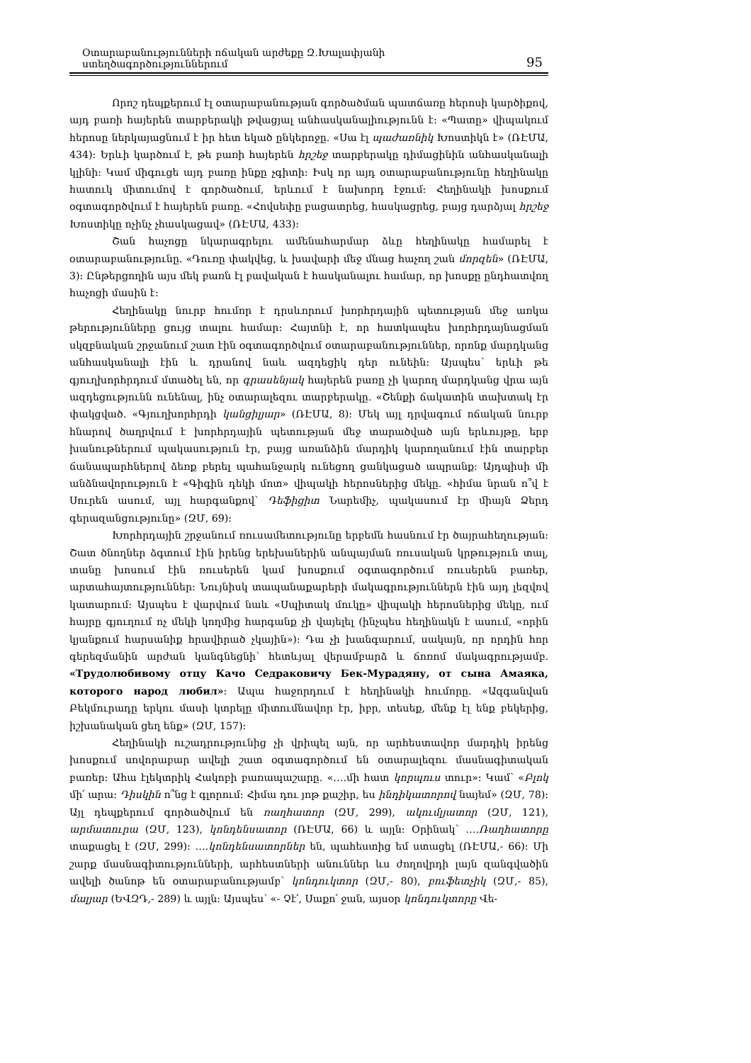Օտարաբանությունների ոճական արժեքը Զ.Խալափյանի ստեղծագործություններում 95
Որոշ դեպքերում էլ օտարաբանության գործածման պատճառը հերոսի կարծիքով, այդ բառի հայերեն տարբերակի թվացյալ անհասկանալիությունն է: «Պատը» վիպակում հերոսը ներկայացնում է իր հետ եկած ընկերոջը. «Սա էլ պաժառնիկ Խոստիկն է» (ՌԷՄԱ, 434): Երևի կարծում է, թե բառի հայերեն հրշեջ տարբերակը դիմացինին անհասկանալի կլինի: Կամ միգուցե այդ բառը ինքը չգիտի: Իսկ որ այդ օտարաբանությունը հեղինակը հատուկ միտումով է գործածում, երևում է նախորդ էջում: Հեղինակի խոսքում օգտագործվում է հայերեն բառը. «Հովսեփը բացատրեց, հասկացրեց, բայց դարձյալ հրշեջ Խոստիկը ոչինչ չհասկացավ» (ՌԷՄԱ, 433):
Շան հաչոցը նկարագրելու ամենահարմար ձևը հեղինակը համարել է օտարաբանությունը. «Դուռը փակվեց, և խավարի մեջ մնաց հաչող շան մորզեն» (ՌԷՄԱ, 3): Ընթերցողին այս մեկ բառն էլ բավական է հասկանալու համար, որ խոսքը ընդհատվող հաչոցի մասին է:
Հեղինակը նուրբ հումոր է դրսևորում խորհրդային պետության մեջ առկա թերությունները ցույց տալու համար: Հայտնի է, որ հատկապես խորհրդայնացման սկզբնական շրջանում շատ էին օգտագործվում օտարաբանություններ, որոնք մարդկանց անհասկանալի էին և դրանով նաև ազդեցիկ դեր ունեին: Այսպես՝ երևի թե գյուղխորհրդում մտածել են, որ գրասենյակ հայերեն բառը չի կարող մարդկանց վրա այն ազդեցությունն ունենալ, ինչ օտարալեզու տարբերակը. «Շենքի ճակատին տախտակ էր փակցված. «Գյուղխորհրդի կանցիլյար» (ՌԷՄԱ, 8): Մեկ այլ դրվագում ոճական նուրբ հնարով ծաղրվում է խորհրդային պետության մեջ տարածված այն երևույթը, երբ խանութներում պակասություն էր, բայց առանձին մարդիկ կարողանում էին տարբեր ճանապարհներով ձեռք բերել պահանջարկ ունեցող ցանկացած ապրանք: Այդպիսի մի անձնավորություն է «Գիգին դեկի մոտ» վիպակի հերոսներից մեկը. «հիմա նրան ո՞վ է Սուրեն ասում, այլ հարգանքով՝ Դեֆիցիտ Նարեմիչ, պակասում էր միայն Ձերդ գերազանցությունը» (ԶՄ, 69):
Խորհրդային շրջանում ռուսամետությունը երբեմն հասնում էր ծայրահեղության: Շատ ծնողներ ձգտում էին իրենց երեխաներին անպայման ռուսական կրթություն տալ, տանը խոսում էին ռուսերեն կամ խոսքում օգտագործում ռուսերեն բառեր, արտահայտություններ: Նույնիսկ տապանաքարերի մակագրություններն էին այդ լեզվով կատարում: Այսպես է վարվում նաև «Սպիտակ մուկը» վիպակի հերոսներից մեկը, ում հայրը գյուղում ոչ մեկի կողմից հարգանք չի վայելել (ինչպես հեղինակն է ասում, «որին կյանքում հարսանիք հրավիրած չկային»): Դա չի խանգարում, սակայն, որ որդին հոր գերեզմանին արժան կանգնեցնի՝ հետևյալ վերամբարձ և ճոռոմ մակագրությամբ. «Трудолюбивому отцу Качо Седраковичу Бек-Мурадяну, от сына Амаяка, которого народ любил»: Ապա հաջորդում է հեղինակի հումորը. «Ազգանվան Բեկմուրադը երկու մասի կտրելը միտումնավոր էր, իբր, տեսեք, մենք էլ ենք բեկերից, իշխանական ցեղ ենք» (ԶՄ, 157):
Հեղինակի ուշադրությունից չի վրիպել այն, որ արհեստավոր մարդիկ իրենց խոսքում սովորաբար ավելի շատ օգտագործում են օտարալեզու մասնագիտական բառեր: Ահա էլեկտրիկ Հակոբի բառապաշարը. «….մի հատ կորպուս տուր»: Կամ՝ «Բլոկ մի՛ արա: Դիսկին ո՞նց է գլորում: Հիմա դու յոթ քաշիր, ես ինդիկատորով նայեմ» (ԶՄ, 78): Այլ դեպքերում գործածվում են ռաղհատոր (ԶՄ, 299), ակումլյատոր (ԶՄ, 121), արմատուրա (ԶՄ, 123), կոնդենսատոր (ՌԷՄԱ, 66) և այլն: Օրինակ՝ ….Ռաղհատորը տաքացել է (ԶՄ, 299): ….կոնդենսատորներ են, պահեստից եմ ստացել (ՌԷՄԱ,- 66): Մի շարք մասնագիտությունների, արհեստների անուններ ևս ժողովրդի լայն զանգվածին ավելի ծանոթ են օտարաբանությամբ՝ կոնդուկտոր (ԶՄ,- 80), բուֆետչիկ (ԶՄ,- 85), մալյար (ԵՎԶԴ,- 289) և այլն: Այսպես՝ «- Չէ՛, Սաքո՛ ջան, այսօր կոնդուկտորը Վե-